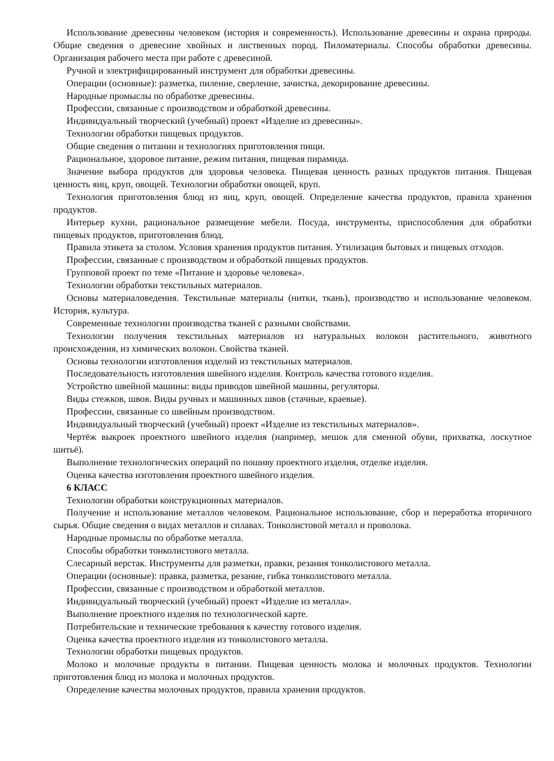Использование древесины человеком (история и современность). Использование древесины и охрана природы. Общие сведения о древесине хвойных и лиственных пород. Пиломатериалы. Способы обработки древесины. Организация рабочего места при работе с древесиной.
Ручной и электрифицированный инструмент для обработки древесины.
Операции (основные): разметка, пиление, сверление, зачистка, декорирование древесины.
Народные промыслы по обработке древесины.
Профессии, связанные с производством и обработкой древесины.
Индивидуальный творческий (учебный) проект «Изделие из древесины».
Технологии обработки пищевых продуктов.
Общие сведения о питании и технологиях приготовления пищи.
Рациональное, здоровое питание, режим питания, пищевая пирамида.
Значение выбора продуктов для здоровья человека. Пищевая ценность разных продуктов питания. Пищевая ценность яиц, круп, овощей. Технологии обработки овощей, круп.
Технология приготовления блюд из яиц, круп, овощей. Определение качества продуктов, правила хранения продуктов.
Интерьер кухни, рациональное размещение мебели. Посуда, инструменты, приспособления для обработки пищевых продуктов, приготовления блюд.
Правила этикета за столом. Условия хранения продуктов питания. Утилизация бытовых и пищевых отходов.
Профессии, связанные с производством и обработкой пищевых продуктов.
Групповой проект по теме «Питание и здоровье человека».
Технологии обработки текстильных материалов.
Основы материаловедения. Текстильные материалы (нитки, ткань), производство и использование человеком. История, культура.
Современные технологии производства тканей с разными свойствами.
Технологии получения текстильных материалов из натуральных волокон растительного, животного происхождения, из химических волокон. Свойства тканей.
Основы технологии изготовления изделий из текстильных материалов.
Последовательность изготовления швейного изделия. Контроль качества готового изделия.
Устройство швейной машины: виды приводов швейной машины, регуляторы.
Виды стежков, швов. Виды ручных и машинных швов (стачные, краевые).
Профессии, связанные со швейным производством.
Индивидуальный творческий (учебный) проект «Изделие из текстильных материалов».
Чертёж выкроек проектного швейного изделия (например, мешок для сменной обуви, прихватка, лоскутное шитьё).
Выполнение технологических операций по пошиву проектного изделия, отделке изделия.
Оценка качества изготовления проектного швейного изделия.
6 КЛАСС
Технологии обработки конструкционных материалов.
Получение и использование металлов человеком. Рациональное использование, сбор и переработка вторичного сырья. Общие сведения о видах металлов и сплавах. Тонколистовой металл и проволока.
Народные промыслы по обработке металла.
Способы обработки тонколистового металла.
Слесарный верстак. Инструменты для разметки, правки, резания тонколистового металла.
Операции (основные): правка, разметка, резание, гибка тонколистового металла.
Профессии, связанные с производством и обработкой металлов.
Индивидуальный творческий (учебный) проект «Изделие из металла».
Выполнение проектного изделия по технологической карте.
Потребительские и технические требования к качеству готового изделия.
Оценка качества проектного изделия из тонколистового металла.
Технологии обработки пищевых продуктов.
Молоко и молочные продукты в питании. Пищевая ценность молока и молочных продуктов. Технологии приготовления блюд из молока и молочных продуктов.
Определение качества молочных продуктов, правила хранения продуктов.